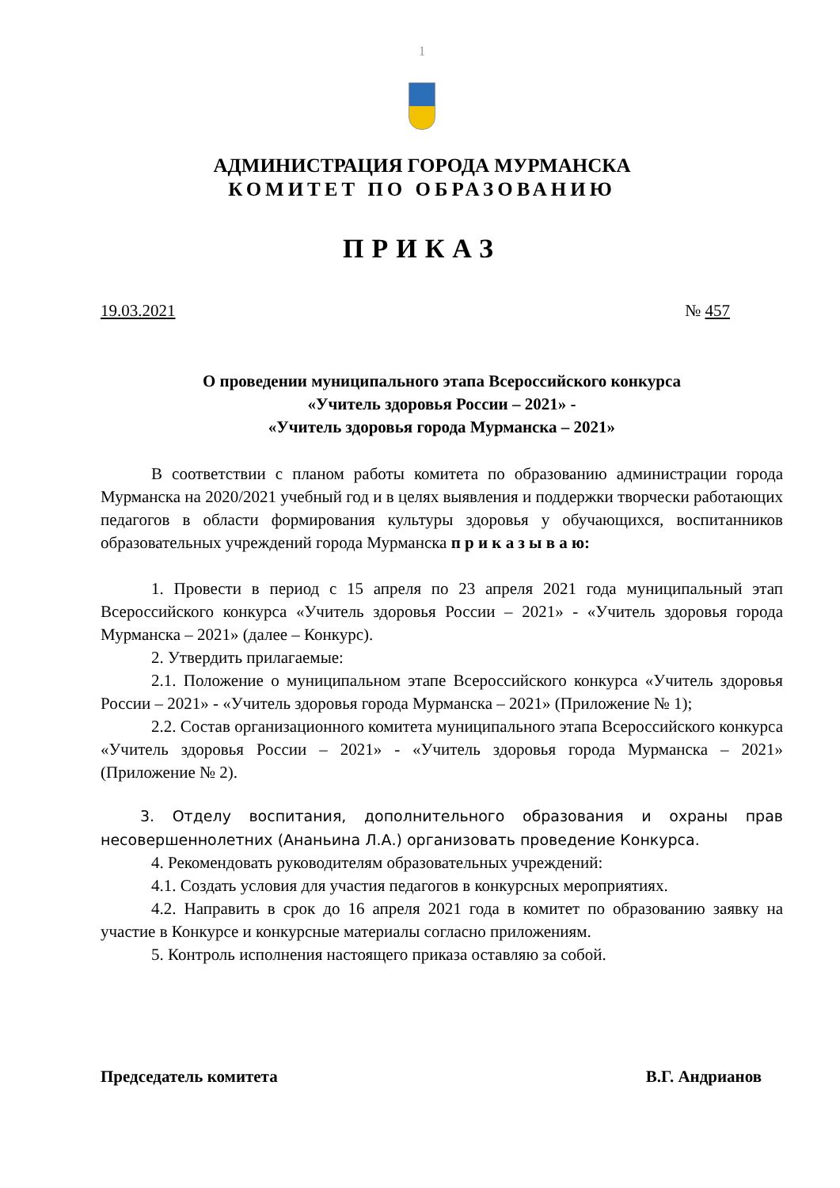1
АДМИНИСТРАЦИЯ ГОРОДА МУРМАНСКА
КОМИТЕТ ПО ОБРАЗОВАНИЮ
ПРИКАЗ
19.03.2021 № 457
О проведении муниципального этапа Всероссийского конкурса
«Учитель здоровья России – 2021» -
«Учитель здоровья города Мурманска – 2021»
В соответствии с планом работы комитета по образованию администрации города Мурманска на 2020/2021 учебный год и в целях выявления и поддержки творчески работающих педагогов в области формирования культуры здоровья у обучающихся, воспитанников образовательных учреждений города Мурманска п р и к а з ы в а ю:
1. Провести в период с 15 апреля по 23 апреля 2021 года муниципальный этап Всероссийского конкурса «Учитель здоровья России – 2021» - «Учитель здоровья города Мурманска – 2021» (далее – Конкурс).
2. Утвердить прилагаемые:
2.1. Положение о муниципальном этапе Всероссийского конкурса «Учитель здоровья России – 2021» - «Учитель здоровья города Мурманска – 2021» (Приложение № 1);
2.2. Состав организационного комитета муниципального этапа Всероссийского конкурса «Учитель здоровья России – 2021» - «Учитель здоровья города Мурманска – 2021» (Приложение № 2).
3. Отделу воспитания, дополнительного образования и охраны прав несовершеннолетних (Ананьина Л.А.) организовать проведение Конкурса.
4. Рекомендовать руководителям образовательных учреждений:
4.1. Создать условия для участия педагогов в конкурсных мероприятиях.
4.2. Направить в срок до 16 апреля 2021 года в комитет по образованию заявку на участие в Конкурсе и конкурсные материалы согласно приложениям.
5. Контроль исполнения настоящего приказа оставляю за собой.
Председатель комитета В.Г. Андрианов